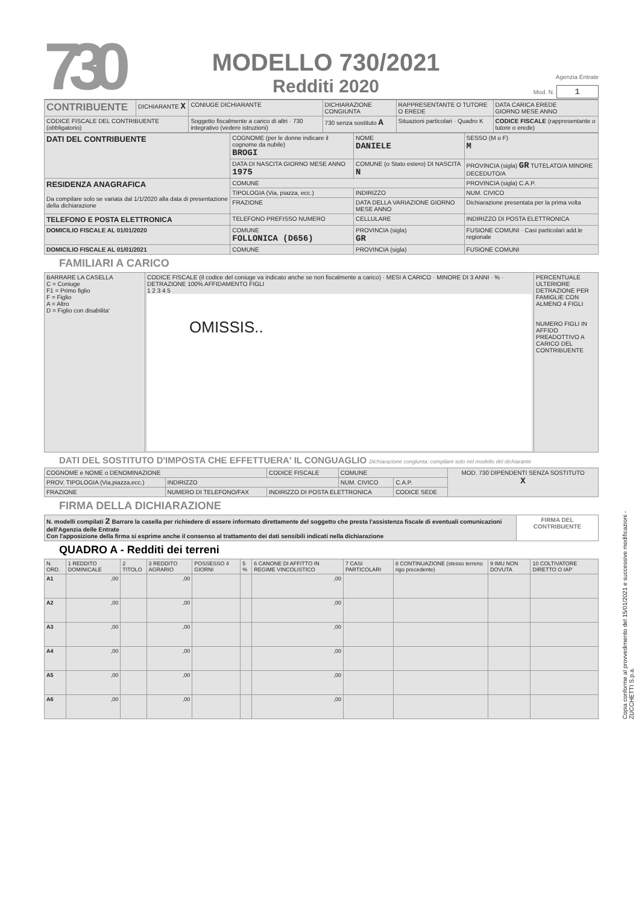730
MODELLO 730/2021
Redditi 2020
Agenzia Entrate
Mod. N. 1
| CONTRIBUENTE | DICHIARANTE X | CONIUGE DICHIARANTE | DICHIARAZIONE CONGIUNTA | RAPPRESENTANTE O TUTORE O EREDE | DATA CARICA EREDE GIORNO MESE ANNO |
| CODICE FISCALE DEL CONTRIBUENTE (obbligatorio) | | Soggetto fiscalmente a carico di altri · 730 integrativo (vedere istruzioni) | 730 senza sostituto A | Situazioni particolari · Quadro K | CODICE FISCALE (rappresentante o tutore o erede) |
| DATI DEL CONTRIBUENTE | COGNOME (per le donne indicare il cognome da nubile) BROGI | NOME DANIELE | SESSO (M o F) M |
| | DATA DI NASCITA GIORNO MESE ANNO 1975 | COMUNE (o Stato estero) DI NASCITA N | PROVINCIA (sigla) GR TUTELATO/A MINORE DECEDUTO/A |
| RESIDENZA ANAGRAFICA Da compilare solo se variata dal 1/1/2020 alla data di presentazione della dichiarazione | COMUNE | | PROVINCIA (sigla) C.A.P. |
| | TIPOLOGIA (Via, piazza, ecc.) | INDIRIZZO | NUM. CIVICO |
| | FRAZIONE | DATA DELLA VARIAZIONE GIORNO MESE ANNO | Dichiarazione presentata per la prima volta |
| TELEFONO E POSTA ELETTRONICA | TELEFONO PREFISSO NUMERO | CELLULARE | INDIRIZZO DI POSTA ELETTRONICA |
| DOMICILIO FISCALE AL 01/01/2020 | COMUNE FOLLONICA (D656) | PROVINCIA (sigla) GR | FUSIONE COMUNI · Casi particolari add.le regionale |
| DOMICILIO FISCALE AL 01/01/2021 | COMUNE | PROVINCIA (sigla) | FUSIONE COMUNI |
FAMILIARI A CARICO
| BARRARE LA CASELLA C = Coniuge F1 = Primo figlio F = Figlio A = Altro D = Figlio con disabilita' | CODICE FISCALE (Il codice del coniuge va indicato anche se non fiscalmente a carico) · MESI A CARICO · MINORE DI 3 ANNI · % · DETRAZIONE 100% AFFIDAMENTO FIGLI 1 2 3 4 5 OMISSIS.. | PERCENTUALE ULTERIORE DETRAZIONE PER FAMIGLIE CON ALMENO 4 FIGLI NUMERO FIGLI IN AFFIDO PREADOTTIVO A CARICO DEL CONTRIBUENTE |
DATI DEL SOSTITUTO D'IMPOSTA CHE EFFETTUERA' IL CONGUAGLIO Dichiarazione congiunta: compilare solo nel modello del dichiarante
| COGNOME e NOME o DENOMINAZIONE | | CODICE FISCALE | COMUNE | | MOD. 730 DIPENDENTI SENZA SOSTITUTO X |
| PROV. TIPOLOGIA (Via,piazza,ecc.) | INDIRIZZO | | NUM. CIVICO | C.A.P. | |
| FRAZIONE | NUMERO DI TELEFONO/FAX | INDIRIZZO DI POSTA ELETTRONICA | | CODICE SEDE | |
FIRMA DELLA DICHIARAZIONE
| N. modelli compilati 2 Barrare la casella per richiedere di essere informato direttamente del soggetto che presta l'assistenza fiscale di eventuali comunicazioni dell'Agenzia delle Entrate Con l'apposizione della firma si esprime anche il consenso al trattamento dei dati sensibili indicati nella dichiarazione | FIRMA DEL CONTRIBUENTE |
QUADRO A - Redditi dei terreni
| N. ORD. | 1 REDDITO DOMINICALE | 2 TITOLO | 3 REDDITO AGRARIO | POSSESSO 4 GIORNI | 5 % | 6 CANONE DI AFFITTO IN REGIME VINCOLISTICO | 7 CASI PARTICOLARI | 8 CONTINUAZIONE (stesso terreno rigo precedente) | 9 IMU NON DOVUTA | 10 COLTIVATORE DIRETTO O IAP |
| --- | --- | --- | --- | --- | --- | --- | --- | --- | --- | --- |
| A1 | ,00 | | ,00 | | | ,00 | | | | |
| A2 | ,00 | | ,00 | | | ,00 | | | | |
| A3 | ,00 | | ,00 | | | ,00 | | | | |
| A4 | ,00 | | ,00 | | | ,00 | | | | |
| A5 | ,00 | | ,00 | | | ,00 | | | | |
| A6 | ,00 | | ,00 | | | ,00 | | | | |
Copia conforme al provvedimento del 15/01/2021 e successive modificazioni - ZUCCHETTI S.p.a.